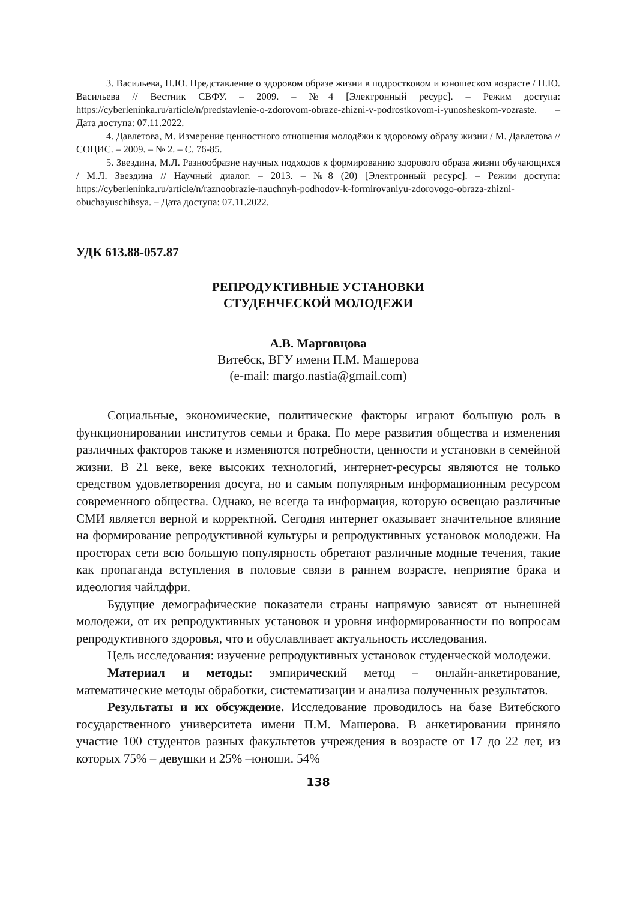3. Васильева, Н.Ю. Представление о здоровом образе жизни в подростковом и юношеском возрасте / Н.Ю. Васильева // Вестник СВФУ. – 2009. – №4 [Электронный ресурс]. – Режим доступа: https://cyberleninka.ru/article/n/predstavlenie-o-zdorovom-obraze-zhizni-v-podrostkovom-i-yunosheskom-vozraste. – Дата доступа: 07.11.2022.
4. Давлетова, М. Измерение ценностного отношения молодёжи к здоровому образу жизни / М. Давлетова // СОЦИС. – 2009. – № 2. – С. 76-85.
5. Звездина, М.Л. Разнообразие научных подходов к формированию здорового образа жизни обучающихся / М.Л. Звездина // Научный диалог. – 2013. – №8 (20) [Электронный ресурс]. – Режим доступа: https://cyberleninka.ru/article/n/raznoobrazie-nauchnyh-podhodov-k-formirovaniyu-zdorovogo-obraza-zhizni-obuchayuschihsya. – Дата доступа: 07.11.2022.
УДК 613.88-057.87
РЕПРОДУКТИВНЫЕ УСТАНОВКИ
СТУДЕНЧЕСКОЙ МОЛОДЕЖИ
А.В. Марговцова
Витебск, ВГУ имени П.М. Машерова
(e-mail: margo.nastia@gmail.com)
Социальные, экономические, политические факторы играют большую роль в функционировании институтов семьи и брака. По мере развития общества и изменения различных факторов также и изменяются потребности, ценности и установки в семейной жизни. В 21 веке, веке высоких технологий, интернет-ресурсы являются не только средством удовлетворения досуга, но и самым популярным информационным ресурсом современного общества. Однако, не всегда та информация, которую освещаю различные СМИ является верной и корректной. Сегодня интернет оказывает значительное влияние на формирование репродуктивной культуры и репродуктивных установок молодежи. На просторах сети всю большую популярность обретают различные модные течения, такие как пропаганда вступления в половые связи в раннем возрасте, неприятие брака и идеология чайлдфри.
Будущие демографические показатели страны напрямую зависят от нынешней молодежи, от их репродуктивных установок и уровня информированности по вопросам репродуктивного здоровья, что и обуславливает актуальность исследования.
Цель исследования: изучение репродуктивных установок студенческой молодежи.
Материал и методы: эмпирический метод – онлайн-анкетирование, математические методы обработки, систематизации и анализа полученных результатов.
Результаты и их обсуждение. Исследование проводилось на базе Витебского государственного университета имени П.М. Машерова. В анкетировании приняло участие 100 студентов разных факультетов учреждения в возрасте от 17 до 22 лет, из которых 75% – девушки и 25% –юноши. 54%
138